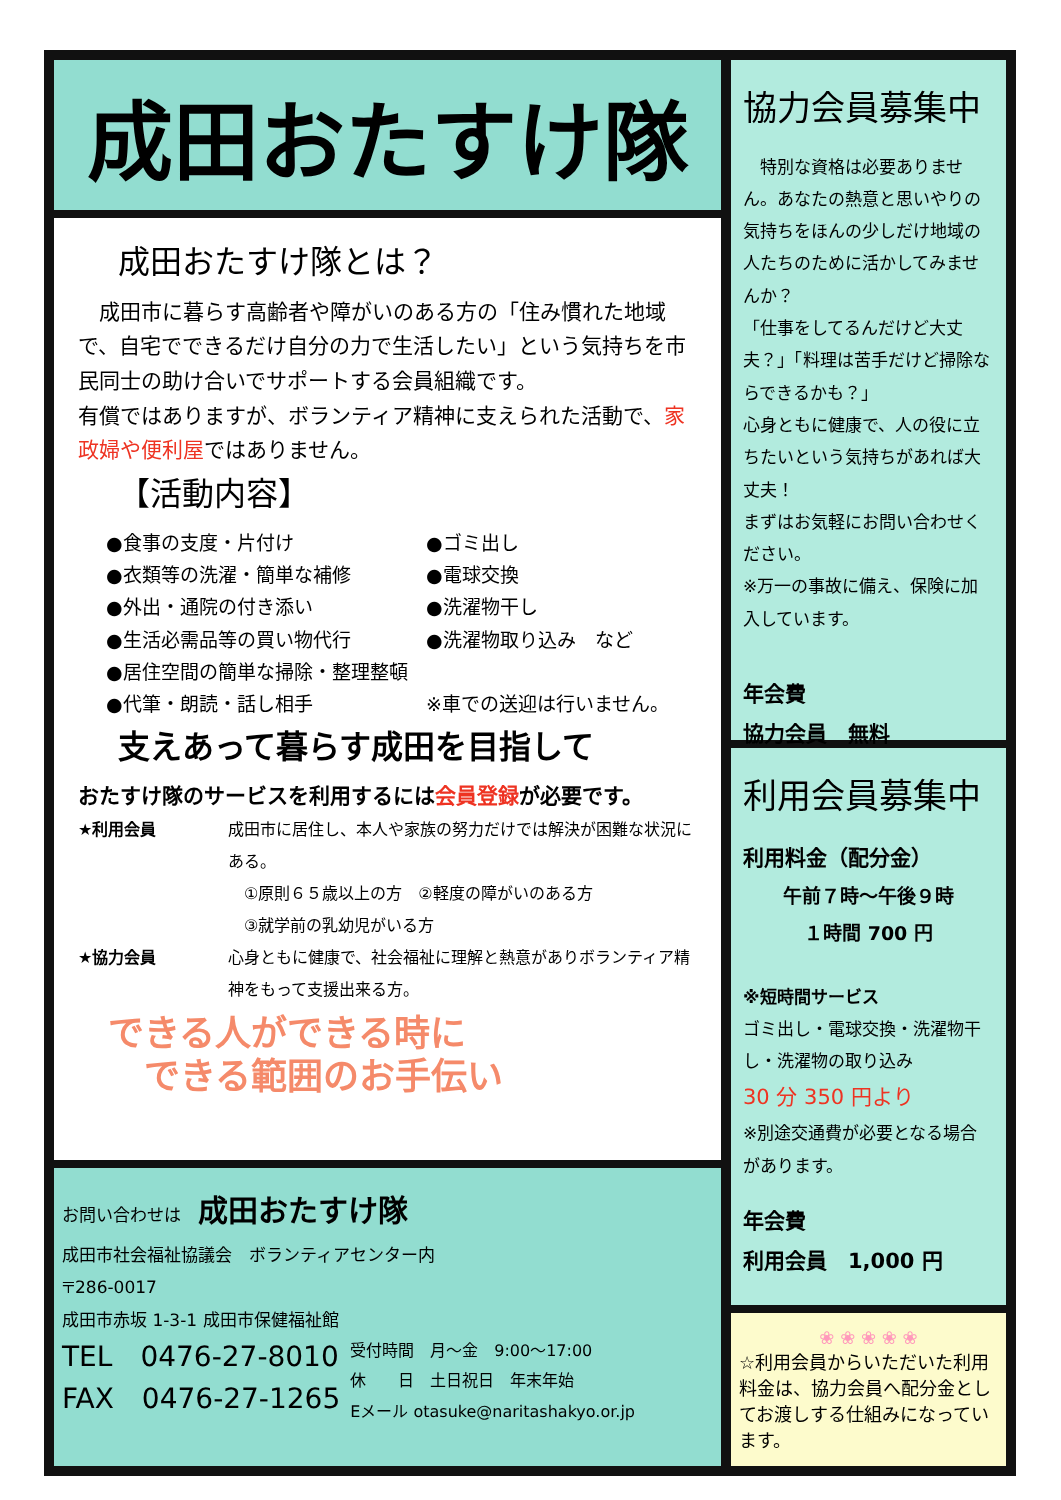成田おたすけ隊
成田おたすけ隊とは？
　成田市に暮らす高齢者や障がいのある方の「住み慣れた地域で、自宅でできるだけ自分の力で生活したい」という気持ちを市民同士の助け合いでサポートする会員組織です。
有償ではありますが、ボランティア精神に支えられた活動で、家政婦や便利屋ではありません。
【活動内容】
●食事の支度・片付け
●ゴミ出し
●衣類等の洗濯・簡単な補修
●電球交換
●外出・通院の付き添い
●洗濯物干し
●生活必需品等の買い物代行
●洗濯物取り込み　など
●居住空間の簡単な掃除・整理整頓
●代筆・朗読・話し相手
※車での送迎は行いません。
支えあって暮らす成田を目指して
おたすけ隊のサービスを利用するには会員登録が必要です。
★利用会員
成田市に居住し、本人や家族の努力だけでは解決が困難な状況にある。
　①原則６５歳以上の方　②軽度の障がいのある方
　③就学前の乳幼児がいる方
★協力会員
心身ともに健康で、社会福祉に理解と熱意がありボランティア精神をもって支援出来る方。
できる人ができる時に
　できる範囲のお手伝い
お問い合わせは　成田おたすけ隊
成田市社会福祉協議会　ボランティアセンター内
〒286-0017
成田市赤坂 1-3-1 成田市保健福祉館
TEL　0476-27-8010
FAX　0476-27-1265
受付時間　月～金　9:00～17:00
休　　日　土日祝日　年末年始
Eメール otasuke@naritashakyo.or.jp
協力会員募集中
　特別な資格は必要ありません。あなたの熱意と思いやりの気持ちをほんの少しだけ地域の人たちのために活かしてみませんか？
「仕事をしてるんだけど大丈夫？」「料理は苦手だけど掃除ならできるかも？」
心身ともに健康で、人の役に立ちたいという気持ちがあれば大丈夫！
まずはお気軽にお問い合わせください。
※万一の事故に備え、保険に加入しています。
年会費
協力会員　無料
利用会員募集中
利用料金（配分金）
午前７時～午後９時
１時間 700 円
※短時間サービス
ゴミ出し・電球交換・洗濯物干し・洗濯物の取り込み
30 分 350 円より
※別途交通費が必要となる場合があります。
年会費
利用会員　1,000 円
❀ ❀ ❀ ❀ ❀
☆利用会員からいただいた利用料金は、協力会員へ配分金としてお渡しする仕組みになっています。